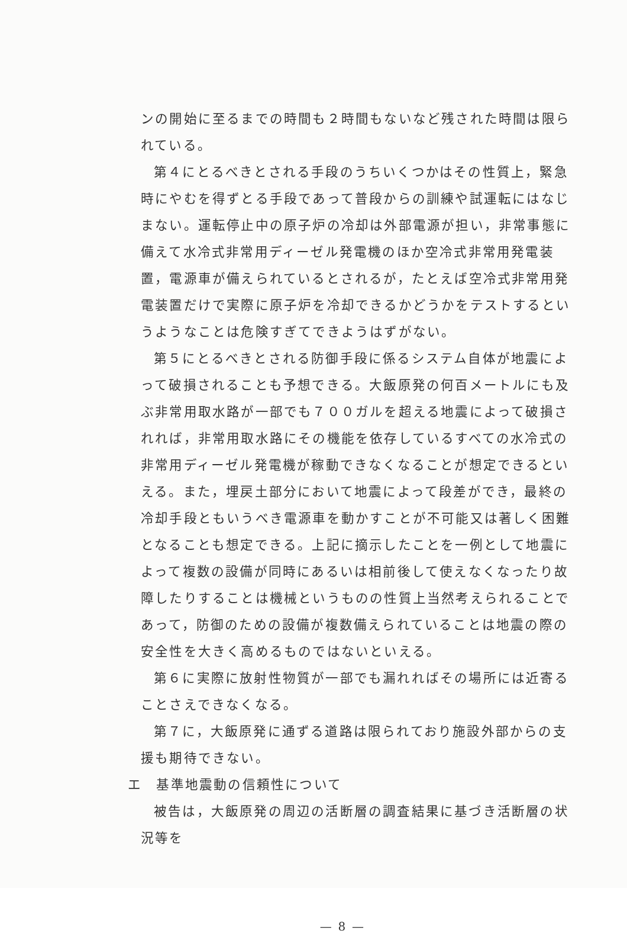ンの開始に至るまでの時間も２時間もないなど残された時間は限られている。
第４にとるべきとされる手段のうちいくつかはその性質上，緊急時にやむを得ずとる手段であって普段からの訓練や試運転にはなじまない。運転停止中の原子炉の冷却は外部電源が担い，非常事態に備えて水冷式非常用ディーゼル発電機のほか空冷式非常用発電装置，電源車が備えられているとされるが，たとえば空冷式非常用発電装置だけで実際に原子炉を冷却できるかどうかをテストするというようなことは危険すぎてできようはずがない。
第５にとるべきとされる防御手段に係るシステム自体が地震によって破損されることも予想できる。大飯原発の何百メートルにも及ぶ非常用取水路が一部でも７００ガルを超える地震によって破損されれば，非常用取水路にその機能を依存しているすべての水冷式の非常用ディーゼル発電機が稼動できなくなることが想定できるといえる。また，埋戻土部分において地震によって段差ができ，最終の冷却手段ともいうべき電源車を動かすことが不可能又は著しく困難となることも想定できる。上記に摘示したことを一例として地震によって複数の設備が同時にあるいは相前後して使えなくなったり故障したりすることは機械というものの性質上当然考えられることであって，防御のための設備が複数備えられていることは地震の際の安全性を大きく高めるものではないといえる。
第６に実際に放射性物質が一部でも漏れればその場所には近寄ることさえできなくなる。
第７に，大飯原発に通ずる道路は限られており施設外部からの支援も期待できない。
エ　基準地震動の信頼性について
被告は，大飯原発の周辺の活断層の調査結果に基づき活断層の状況等を
— 8 —